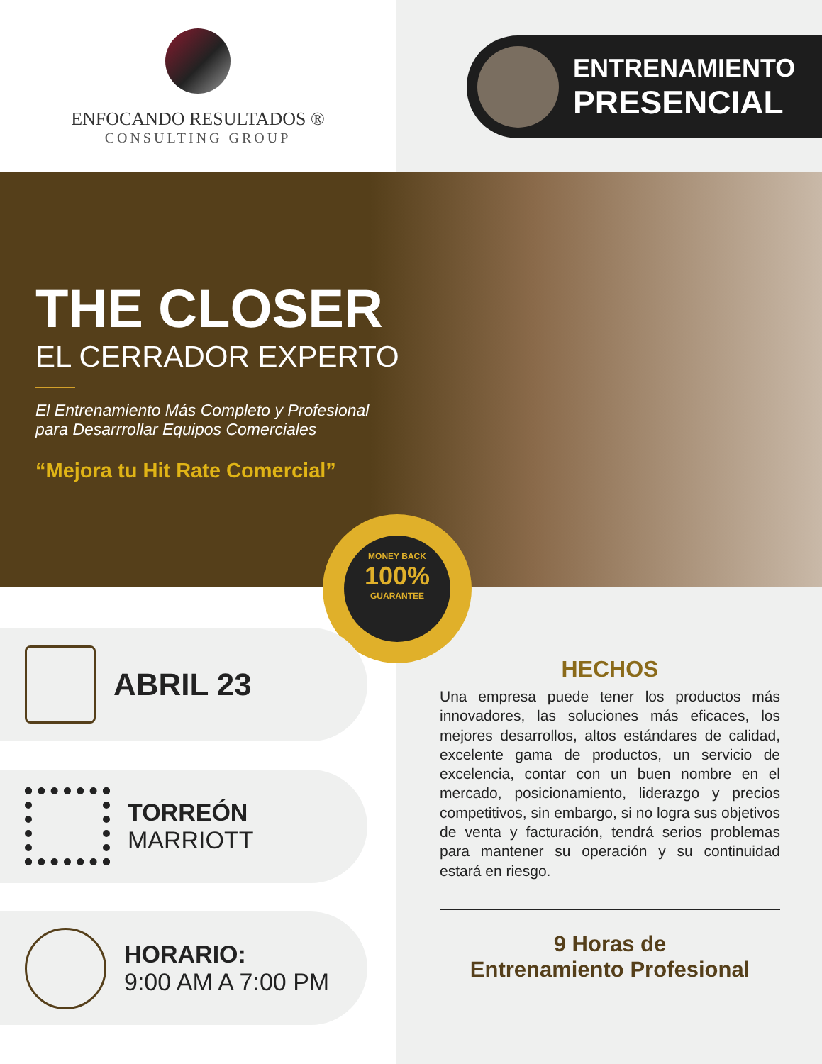ENFOCANDO RESULTADOS ®
CONSULTING GROUP
ENTRENAMIENTO
PRESENCIAL
THE CLOSER
EL CERRADOR EXPERTO
El Entrenamiento Más Completo y Profesional para Desarrrollar Equipos Comerciales
“Mejora tu Hit Rate Comercial”
MONEY BACK
100%
GUARANTEE
ABRIL 23
TORREÓN
MARRIOTT
HORARIO:
9:00 AM A 7:00 PM
HECHOS
Una empresa puede tener los productos más innovadores, las soluciones más eficaces, los mejores desarrollos, altos estándares de calidad, excelente gama de productos, un servicio de excelencia, contar con un buen nombre en el mercado, posicionamiento, liderazgo y precios competitivos, sin embargo, si no logra sus objetivos de venta y facturación, tendrá serios problemas para mantener su operación y su continuidad estará en riesgo.
9 Horas de
Entrenamiento Profesional